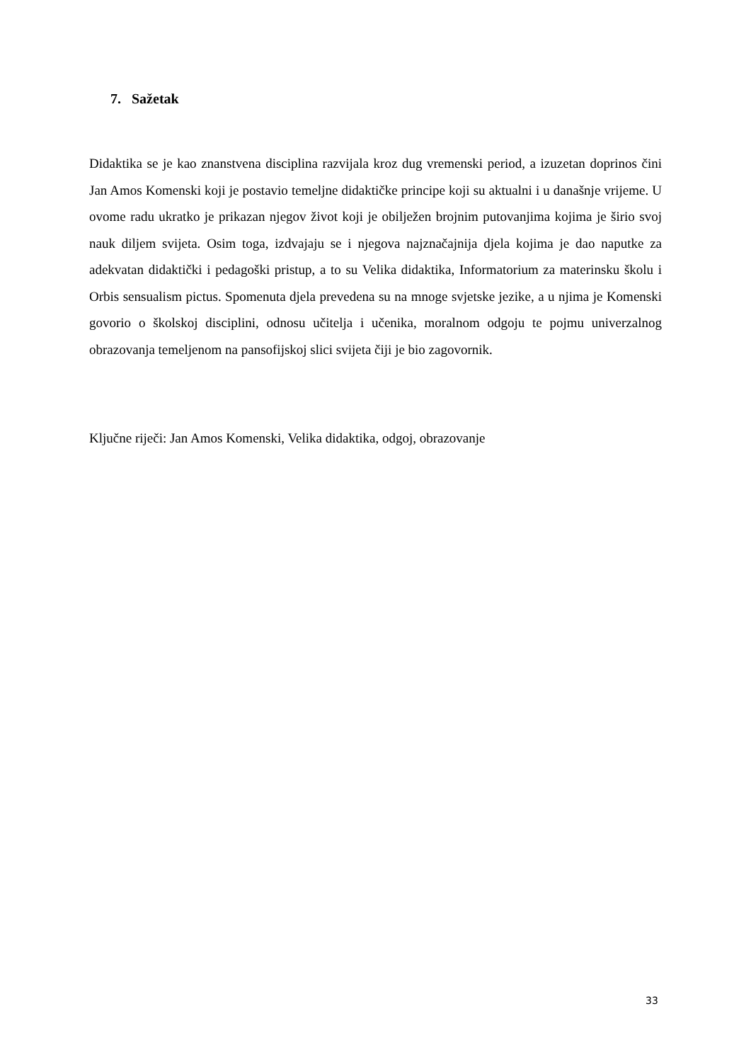7. Sažetak
Didaktika se je kao znanstvena disciplina razvijala kroz dug vremenski period, a izuzetan doprinos čini Jan Amos Komenski koji je postavio temeljne didaktičke principe koji su aktualni i u današnje vrijeme. U ovome radu ukratko je prikazan njegov život koji je obilježen brojnim putovanjima kojima je širio svoj nauk diljem svijeta. Osim toga, izdvajaju se i njegova najznačajnija djela kojima je dao naputke za adekvatan didaktički i pedagoški pristup, a to su Velika didaktika, Informatorium za materinsku školu i Orbis sensualism pictus. Spomenuta djela prevedena su na mnoge svjetske jezike, a u njima je Komenski govorio o školskoj disciplini, odnosu učitelja i učenika, moralnom odgoju te pojmu univerzalnog obrazovanja temeljenom na pansofijskoj slici svijeta čiji je bio zagovornik.
Ključne riječi: Jan Amos Komenski, Velika didaktika, odgoj, obrazovanje
33